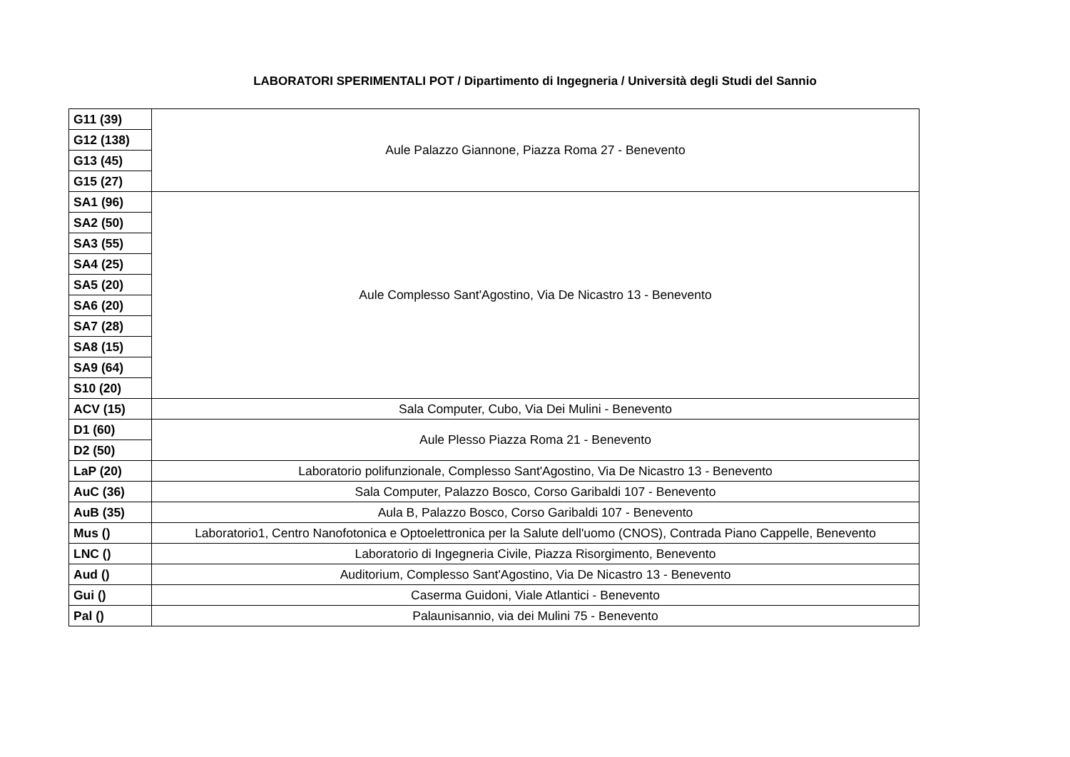LABORATORI SPERIMENTALI POT / Dipartimento di Ingegneria / Università degli Studi del Sannio
| G11 (39) | Aule Palazzo Giannone, Piazza Roma 27 - Benevento |
| G12 (138) | |
| G13 (45) | |
| G15 (27) | |
| SA1 (96) | Aule Complesso Sant'Agostino, Via De Nicastro 13 - Benevento |
| SA2 (50) | |
| SA3 (55) | |
| SA4 (25) | |
| SA5 (20) | |
| SA6 (20) | |
| SA7 (28) | |
| SA8 (15) | |
| SA9 (64) | |
| S10 (20) | |
| ACV (15) | Sala Computer, Cubo, Via Dei Mulini - Benevento |
| D1 (60) | Aule Plesso Piazza Roma 21 - Benevento |
| D2 (50) | |
| LaP (20) | Laboratorio polifunzionale, Complesso Sant'Agostino, Via De Nicastro 13 - Benevento |
| AuC (36) | Sala Computer, Palazzo Bosco, Corso Garibaldi 107 - Benevento |
| AuB (35) | Aula B, Palazzo Bosco, Corso Garibaldi 107 - Benevento |
| Mus () | Laboratorio1, Centro Nanofotonica e Optoelettronica per la Salute dell'uomo (CNOS), Contrada Piano Cappelle, Benevento |
| LNC () | Laboratorio di Ingegneria Civile, Piazza Risorgimento, Benevento |
| Aud () | Auditorium, Complesso Sant'Agostino, Via De Nicastro 13 - Benevento |
| Gui () | Caserma Guidoni, Viale Atlantici - Benevento |
| Pal () | Palaunisannio, via dei Mulini 75 - Benevento |